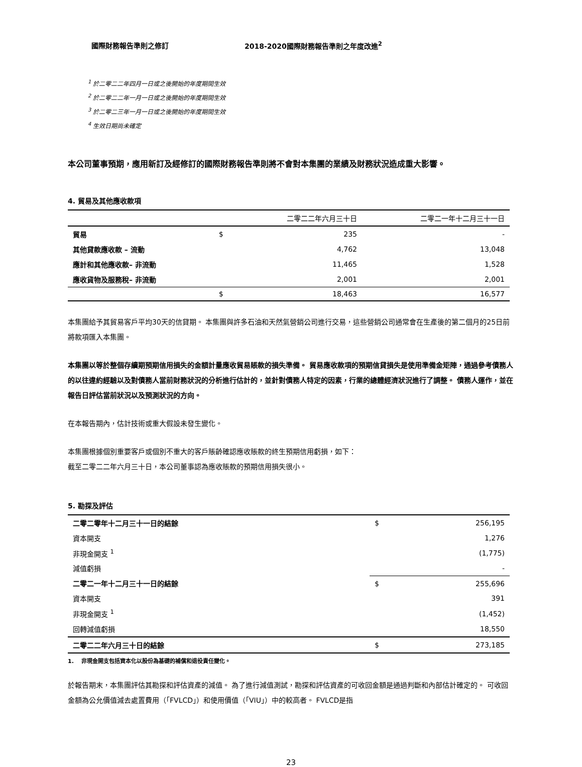國際財務報告準則之修訂 2018-2020國際財務報告準則之年度改進<sup>2</sup>
<sup>1</sup> 於二零二二年四月一日或之後開始的年度期間生效
<sup>2</sup> 於二零二二年一月一日或之後開始的年度期間生效
<sup>3</sup> 於二零二三年一月一日或之後開始的年度期間生效
<sup>4</sup> 生效日期尚未確定
本公司董事預期，應用新訂及經修訂的國際財務報告準則將不會對本集團的業績及財務狀況造成重大影響。
4. 貿易及其他應收款項
| | | 二零二二年六月三十日 | 二零二一年十二月三十一日 |
| --- | --- | --- | --- |
| 貿易 | $ | 235 | - |
| 其他貸款應收款 – 流動 | | 4,762 | 13,048 |
| 應計和其他應收款– 非流動 | | 11,465 | 1,528 |
| 應收貨物及服務稅– 非流動 | | 2,001 | 2,001 |
| | $ | 18,463 | 16,577 |
本集團給予其貿易客戶平均30天的信貸期。 本集團與許多石油和天然氣營銷公司進行交易，這些營銷公司通常會在生產後的第二個月的25日前將款項匯入本集團。
本集團以等於整個存續期預期信用損失的金額計量應收貿易賬款的損失準備。 貿易應收款項的預期信貸損失是使用準備金矩陣，通過參考債務人的以往違約經驗以及對債務人當前財務狀況的分析進行估計的，並針對債務人特定的因素，行業的總體經濟狀況進行了調整。 債務人運作，並在報告日評估當前狀況以及預測狀況的方向。
在本報告期內，估計技術或重大假設未發生變化。
本集團根據個別重要客戶或個別不重大的客戶賬齡確認應收賬款的終生預期信用虧損，如下：
截至二零二二年六月三十日，本公司董事認為應收賬款的預期信用損失很小。
5. 勘探及評估
| 二零二零年十二月三十一日的結餘 | $ | 256,195 |
| 資本開支 | | 1,276 |
| 非現金開支 <sup>1</sup> | | (1,775) |
| 減值虧損 | | - |
| 二零二一年十二月三十一日的結餘 | $ | 255,696 |
| 資本開支 | | 391 |
| 非現金開支 <sup>1</sup> | | (1,452) |
| 回轉減值虧損 | | 18,550 |
| 二零二二年六月三十日的結餘 | $ | 273,185 |
1. 非現金開支包括資本化以股份為基礎的補償和退役責任變化。
於報告期末，本集團評估其勘探和評估資產的減值。 為了進行減值測試，勘探和評估資產的可收回金額是通過判斷和內部估計確定的。 可收回金額為公允價值減去處置費用（「FVLCD」）和使用價值（「VIU」）中的較高者。 FVLCD是指
23